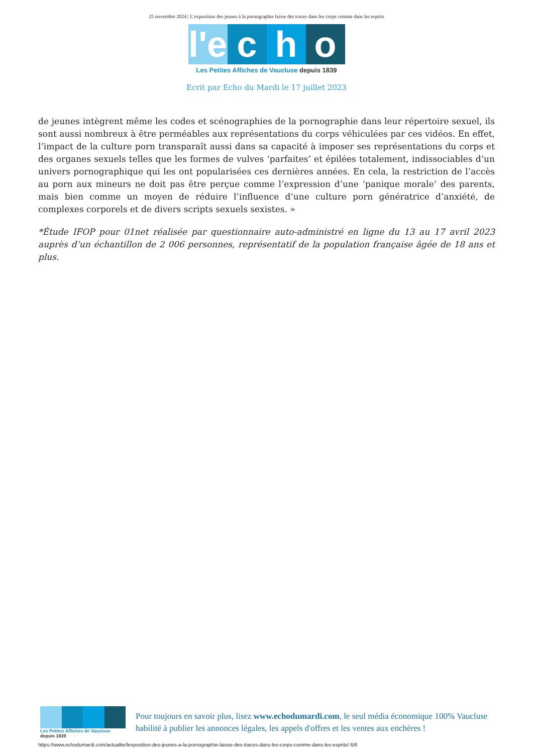25 novembre 2024 | L’exposition des jeunes à la pornographie laisse des traces dans les corps comme dans les esprits
l'e
c h o
Les Petites Affiches de Vaucluse depuis 1839
Ecrit par Echo du Mardi le 17 juillet 2023
de jeunes intègrent même les codes et scénographies de la pornographie dans leur répertoire sexuel, ils sont aussi nombreux à être perméables aux représentations du corps véhiculées par ces vidéos. En effet, l’impact de la culture porn transparaît aussi dans sa capacité à imposer ses représentations du corps et des organes sexuels telles que les formes de vulves ‘parfaites’ et épilées totalement, indissociables d’un univers pornographique qui les ont popularisées ces dernières années. En cela, la restriction de l’accès au porn aux mineurs ne doit pas être perçue comme l’expression d’une ‘panique morale’ des parents, mais bien comme un moyen de réduire l’influence d’une culture porn génératrice d’anxiété, de complexes corporels et de divers scripts sexuels sexistes. »
*Étude IFOP pour 01net réalisée par questionnaire auto-administré en ligne du 13 au 17 avril 2023 auprès d’un échantillon de 2 006 personnes, représentatif de la population française âgée de 18 ans et plus.
Les Petites Affiches de Vaucluse depuis 1839
Pour toujours en savoir plus, lisez www.echodumardi.com, le seul média économique 100% Vaucluse habilité à publier les annonces légales, les appels d'offres et les ventes aux enchères !
https://www.echodumardi.com/actualite/lexposition-des-jeunes-a-la-pornographie-laisse-des-traces-dans-les-corps-comme-dans-les-esprits/ 6/6